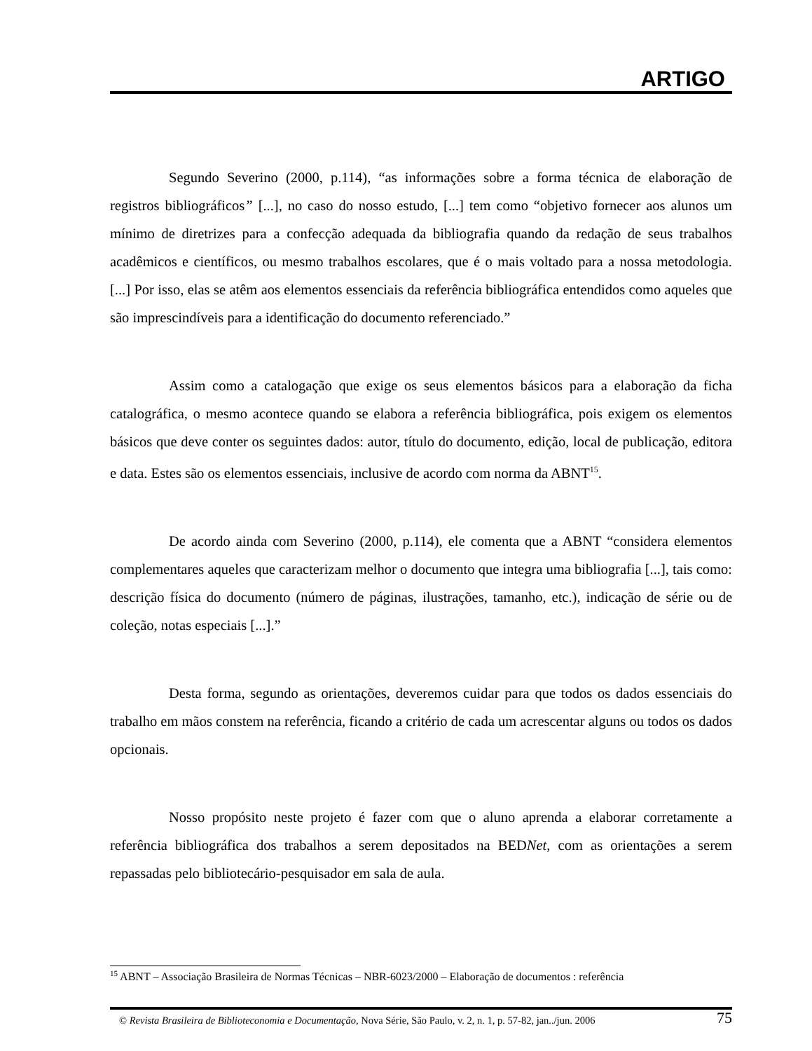ARTIGO
Segundo Severino (2000, p.114), “as informações sobre a forma técnica de elaboração de registros bibliográficos” [...], no caso do nosso estudo, [...] tem como “objetivo fornecer aos alunos um mínimo de diretrizes para a confecção adequada da bibliografia quando da redação de seus trabalhos acadêmicos e científicos, ou mesmo trabalhos escolares, que é o mais voltado para a nossa metodologia. [...] Por isso, elas se atêm aos elementos essenciais da referência bibliográfica entendidos como aqueles que são imprescindíveis para a identificação do documento referenciado.”
Assim como a catalogação que exige os seus elementos básicos para a elaboração da ficha catalográfica, o mesmo acontece quando se elabora a referência bibliográfica, pois exigem os elementos básicos que deve conter os seguintes dados: autor, título do documento, edição, local de publicação, editora e data. Estes são os elementos essenciais, inclusive de acordo com norma da ABNT<sup>15</sup>.
De acordo ainda com Severino (2000, p.114), ele comenta que a ABNT “considera elementos complementares aqueles que caracterizam melhor o documento que integra uma bibliografia [...], tais como: descrição física do documento (número de páginas, ilustrações, tamanho, etc.), indicação de série ou de coleção, notas especiais [...].”
Desta forma, segundo as orientações, deveremos cuidar para que todos os dados essenciais do trabalho em mãos constem na referência, ficando a critério de cada um acrescentar alguns ou todos os dados opcionais.
Nosso propósito neste projeto é fazer com que o aluno aprenda a elaborar corretamente a referência bibliográfica dos trabalhos a serem depositados na BEDNet, com as orientações a serem repassadas pelo bibliotecário-pesquisador em sala de aula.
<sup>15</sup> ABNT – Associação Brasileira de Normas Técnicas – NBR-6023/2000 – Elaboração de documentos : referência
© Revista Brasileira de Biblioteconomia e Documentação, Nova Série, São Paulo, v. 2, n. 1, p. 57-82, jan../jun. 2006 75